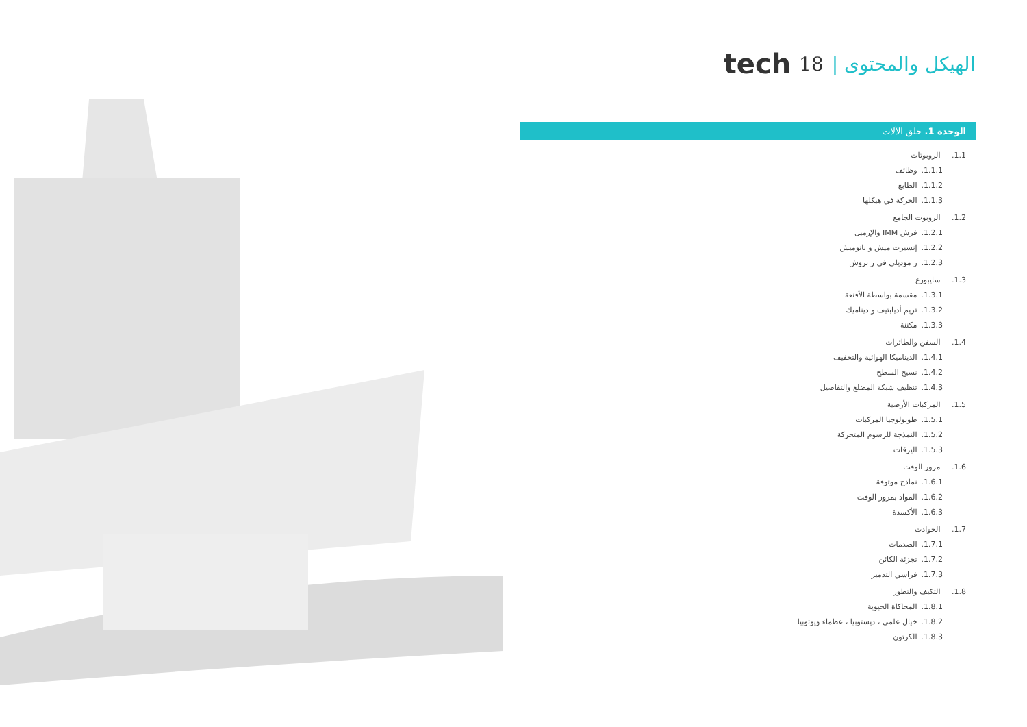tech 18 | الهيكل والمحتوى
الوحدة 1. خلق الآلات
1.1. الروبوتات
1.1.1. وظائف
1.1.2. الطابع
1.1.3. الحركة في هيكلها
1.2. الروبوت الجامع
1.2.1. فرش IMM والإزميل
1.2.2. إنسيرت ميش و نانوميش
1.2.3. ز موديلي في ز بروش
1.3. سايبورغ
1.3.1. مقسمة بواسطة الأقنعة
1.3.2. تريم أديابتيف و ديناميك
1.3.3. مكننة
1.4. السفن والطائرات
1.4.1. الديناميكا الهوائية والتخفيف
1.4.2. نسيج السطح
1.4.3. تنظيف شبكة المضلع والتفاصيل
1.5. المركبات الأرضية
1.5.1. طوبولوجيا المركبات
1.5.2. النمذجة للرسوم المتحركة
1.5.3. اليرقات
1.6. مرور الوقت
1.6.1. نماذج موثوقة
1.6.2. المواد بمرور الوقت
1.6.3. الأكسدة
1.7. الحوادث
1.7.1. الصدمات
1.7.2. تجزئة الكائن
1.7.3. فراشي التدمير
1.8. التكيف والتطور
1.8.1. المحاكاة الحيوية
1.8.2. خيال علمي ، ديستوبيا ، عظماء ويوتوبيا
1.8.3. الكرتون